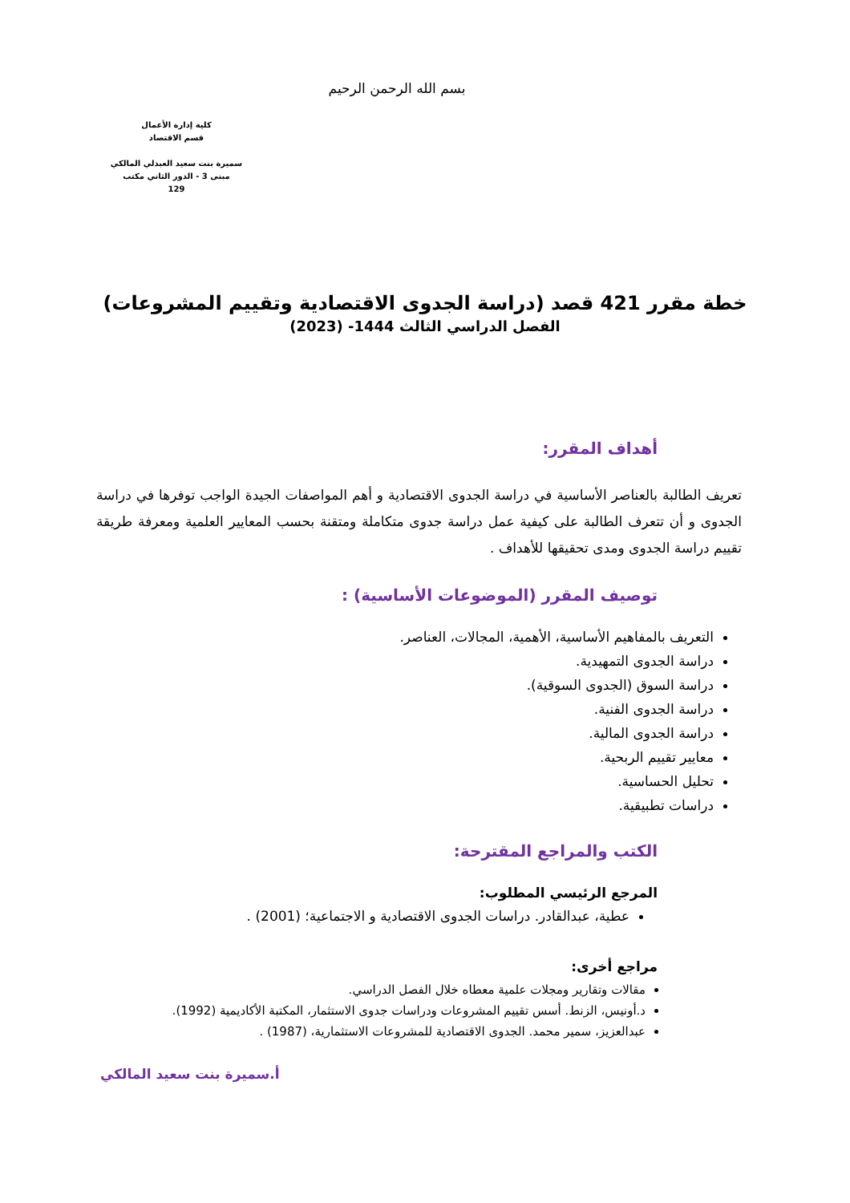بسم الله الرحمن الرحيم
كلية إدارة الأعمال
قسم الاقتصاد
سميرة بنت سعيد العبدلي المالكي
مبنى 3 - الدور الثاني مكتب
129
خطة مقرر 421 قصد (دراسة الجدوى الاقتصادية وتقييم المشروعات)
الفصل الدراسي الثالث 1444- (2023)
أهداف المقرر:
تعريف الطالبة بالعناصر الأساسية في دراسة الجدوى الاقتصادية و أهم المواصفات الجيدة الواجب توفرها في دراسة الجدوى و أن تتعرف الطالبة على كيفية عمل دراسة جدوى متكاملة ومتقنة بحسب المعايير العلمية ومعرفة طريقة تقييم دراسة الجدوى ومدى تحقيقها للأهداف .
توصيف المقرر (الموضوعات الأساسية) :
التعريف بالمفاهيم الأساسية، الأهمية، المجالات، العناصر.
دراسة الجدوى التمهيدية.
دراسة السوق (الجدوى السوقية).
دراسة الجدوى الفنية.
دراسة الجدوى المالية.
معايير تقييم الربحية.
تحليل الحساسية.
دراسات تطبيقية.
الكتب والمراجع المقترحة:
المرجع الرئيسي المطلوب:
عطية، عبدالقادر. دراسات الجدوى الاقتصادية و الاجتماعية؛ (2001) .
مراجع أخرى:
مقالات وتقارير ومجلات علمية معطاه خلال الفصل الدراسي.
د.أونيس، الزنط. أسس تقييم المشروعات ودراسات جدوى الاستثمار، المكتبة الأكاديمية (1992).
عبدالعزيز، سمير محمد. الجدوى الاقتصادية للمشروعات الاستثمارية، (1987) .
أ.سميرة بنت سعيد المالكي